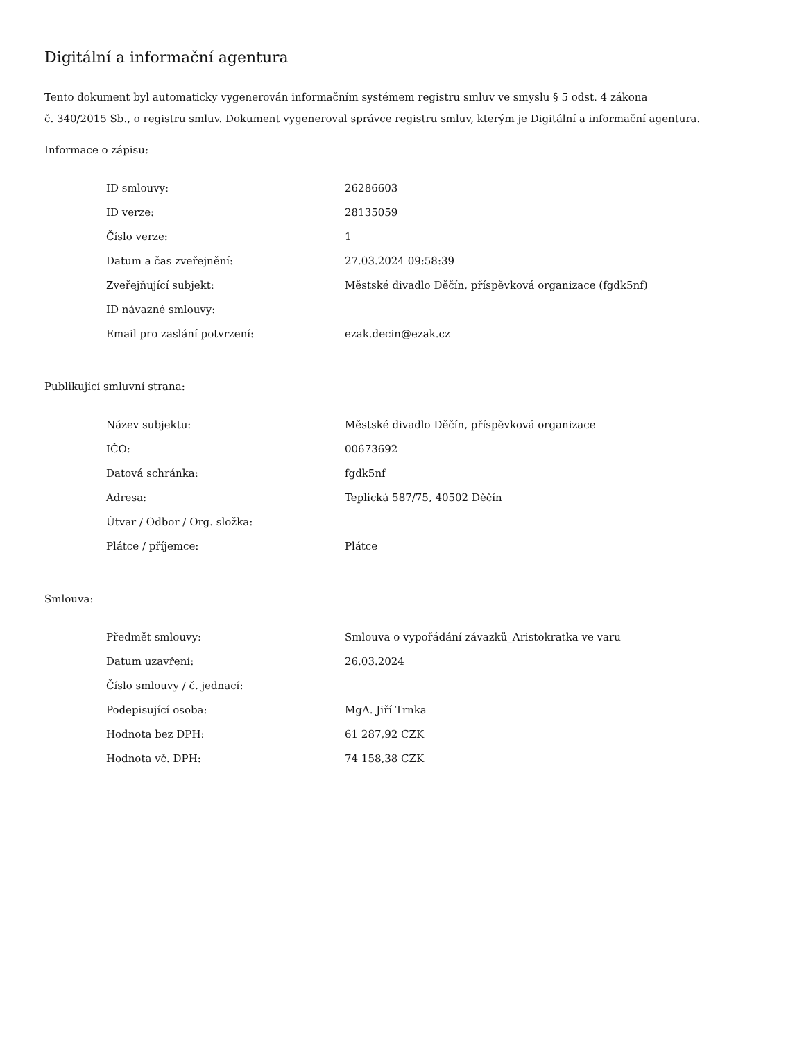Digitální a informační agentura
Tento dokument byl automaticky vygenerován informačním systémem registru smluv ve smyslu § 5 odst. 4 zákona
č. 340/2015 Sb., o registru smluv. Dokument vygeneroval správce registru smluv, kterým je Digitální a informační agentura.
Informace o zápisu:
| ID smlouvy: | 26286603 |
| ID verze: | 28135059 |
| Číslo verze: | 1 |
| Datum a čas zveřejnění: | 27.03.2024 09:58:39 |
| Zveřejňující subjekt: | Městské divadlo Děčín, příspěvková organizace (fgdk5nf) |
| ID návazné smlouvy: | |
| Email pro zaslání potvrzení: | ezak.decin@ezak.cz |
Publikující smluvní strana:
| Název subjektu: | Městské divadlo Děčín, příspěvková organizace |
| IČO: | 00673692 |
| Datová schránka: | fgdk5nf |
| Adresa: | Teplická 587/75, 40502 Děčín |
| Útvar / Odbor / Org. složka: | |
| Plátce / příjemce: | Plátce |
Smlouva:
| Předmět smlouvy: | Smlouva o vypořádání závazků_Aristokratka ve varu |
| Datum uzavření: | 26.03.2024 |
| Číslo smlouvy / č. jednací: | |
| Podepisující osoba: | MgA. Jiří Trnka |
| Hodnota bez DPH: | 61 287,92 CZK |
| Hodnota vč. DPH: | 74 158,38 CZK |